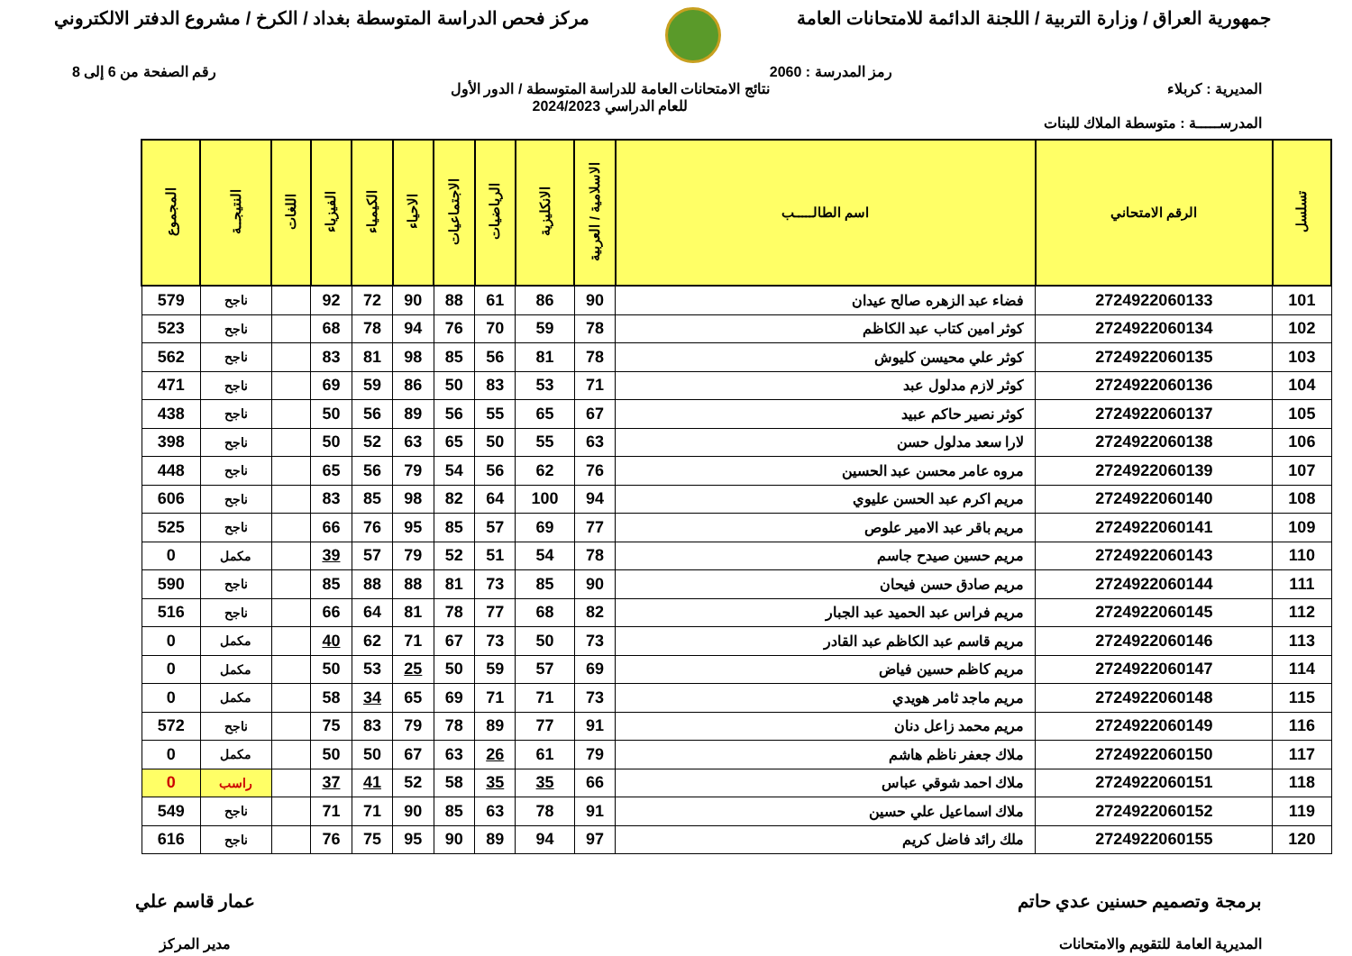جمهورية العراق / وزارة التربية / اللجنة الدائمة للامتحانات العامة
مركز فحص الدراسة المتوسطة بغداد / الكرخ / مشروع الدفتر الالكتروني
رمز المدرسة : 2060 رقم الصفحة من 6 إلى 8
المديرية : كربلاء نتائج الامتحانات العامة للدراسة المتوسطة / الدور الأول
للعام الدراسي 2024/2023
المدرســـــة : متوسطة الملاك للبنات
| تسلسل | الرقم الامتحاني | اسم الطالـــــب | الاسلامية / العربية | الانكليزية | الرياضيات | الاجتماعيات | الاحياء | الكيمياء | الفيزياء | اللغات | النتيجــة | المجموع |
| --- | --- | --- | --- | --- | --- | --- | --- | --- | --- | --- | --- | --- |
| 101 | 2724922060133 | فضاء عبد الزهره صالح عيدان | 90 | 86 | 61 | 88 | 90 | 72 | 92 | | ناجح | 579 |
| 102 | 2724922060134 | كوثر امين كتاب عبد الكاظم | 78 | 59 | 70 | 76 | 94 | 78 | 68 | | ناجح | 523 |
| 103 | 2724922060135 | كوثر علي محيسن كليوش | 78 | 81 | 56 | 85 | 98 | 81 | 83 | | ناجح | 562 |
| 104 | 2724922060136 | كوثر لازم مدلول عبد | 71 | 53 | 83 | 50 | 86 | 59 | 69 | | ناجح | 471 |
| 105 | 2724922060137 | كوثر نصير حاكم عبيد | 67 | 65 | 55 | 56 | 89 | 56 | 50 | | ناجح | 438 |
| 106 | 2724922060138 | لارا سعد مدلول حسن | 63 | 55 | 50 | 65 | 63 | 52 | 50 | | ناجح | 398 |
| 107 | 2724922060139 | مروه عامر محسن عبد الحسين | 76 | 62 | 56 | 54 | 79 | 56 | 65 | | ناجح | 448 |
| 108 | 2724922060140 | مريم اكرم عبد الحسن عليوي | 94 | 100 | 64 | 82 | 98 | 85 | 83 | | ناجح | 606 |
| 109 | 2724922060141 | مريم باقر عبد الامير علوص | 77 | 69 | 57 | 85 | 95 | 76 | 66 | | ناجح | 525 |
| 110 | 2724922060143 | مريم حسين صيدح جاسم | 78 | 54 | 51 | 52 | 79 | 57 | 39 | | مكمل | 0 |
| 111 | 2724922060144 | مريم صادق حسن فيحان | 90 | 85 | 73 | 81 | 88 | 88 | 85 | | ناجح | 590 |
| 112 | 2724922060145 | مريم فراس عبد الحميد عبد الجبار | 82 | 68 | 77 | 78 | 81 | 64 | 66 | | ناجح | 516 |
| 113 | 2724922060146 | مريم قاسم عبد الكاظم عبد القادر | 73 | 50 | 73 | 67 | 71 | 62 | 40 | | مكمل | 0 |
| 114 | 2724922060147 | مريم كاظم حسين فياض | 69 | 57 | 59 | 50 | 25 | 53 | 50 | | مكمل | 0 |
| 115 | 2724922060148 | مريم ماجد ثامر هويدي | 73 | 71 | 71 | 69 | 65 | 34 | 58 | | مكمل | 0 |
| 116 | 2724922060149 | مريم محمد زاعل دنان | 91 | 77 | 89 | 78 | 79 | 83 | 75 | | ناجح | 572 |
| 117 | 2724922060150 | ملاك جعفر ناظم هاشم | 79 | 61 | 26 | 63 | 67 | 50 | 50 | | مكمل | 0 |
| 118 | 2724922060151 | ملاك احمد شوقي عباس | 66 | 35 | 35 | 58 | 52 | 41 | 37 | | راسب | 0 |
| 119 | 2724922060152 | ملاك اسماعيل علي حسين | 91 | 78 | 63 | 85 | 90 | 71 | 71 | | ناجح | 549 |
| 120 | 2724922060155 | ملك رائد فاضل كريم | 97 | 94 | 89 | 90 | 95 | 75 | 76 | | ناجح | 616 |
برمجة وتصميم حسنين عدي حاتم
المديرية العامة للتقويم والامتحانات
عمار قاسم علي
مدير المركز